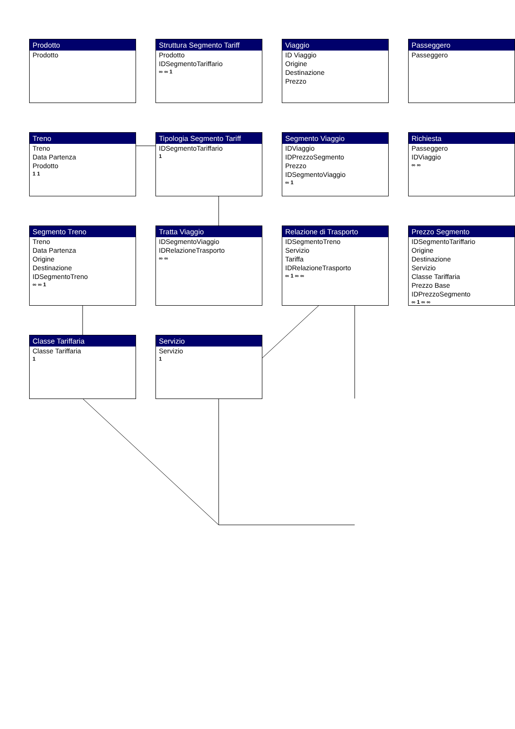Prodotto
Prodotto
Struttura Segmento Tariff
Prodotto
IDSegmentoTariffario
∞ ∞ 1
Viaggio
ID Viaggio
Origine
Destinazione
Prezzo
Passeggero
Passeggero
Treno
Treno
Data Partenza
Prodotto
1 1
Tipologia Segmento Tariff
IDSegmentoTariffario
1
Segmento Viaggio
IDViaggio
IDPrezzoSegmento
Prezzo
IDSegmentoViaggio
∞ 1
Richiesta
Passeggero
IDViaggio
∞ ∞
Segmento Treno
Treno
Data Partenza
Origine
Destinazione
IDSegmentoTreno
∞ ∞ 1
Tratta Viaggio
IDSegmentoViaggio
IDRelazioneTrasporto
∞ ∞
Relazione di Trasporto
IDSegmentoTreno
Servizio
Tariffa
IDRelazioneTrasporto
∞ 1 ∞ ∞
Prezzo Segmento
IDSegmentoTariffario
Origine
Destinazione
Servizio
Classe Tariffaria
Prezzo Base
IDPrezzoSegmento
∞ 1 ∞ ∞
Classe Tariffaria
Classe Tariffaria
1
Servizio
Servizio
1